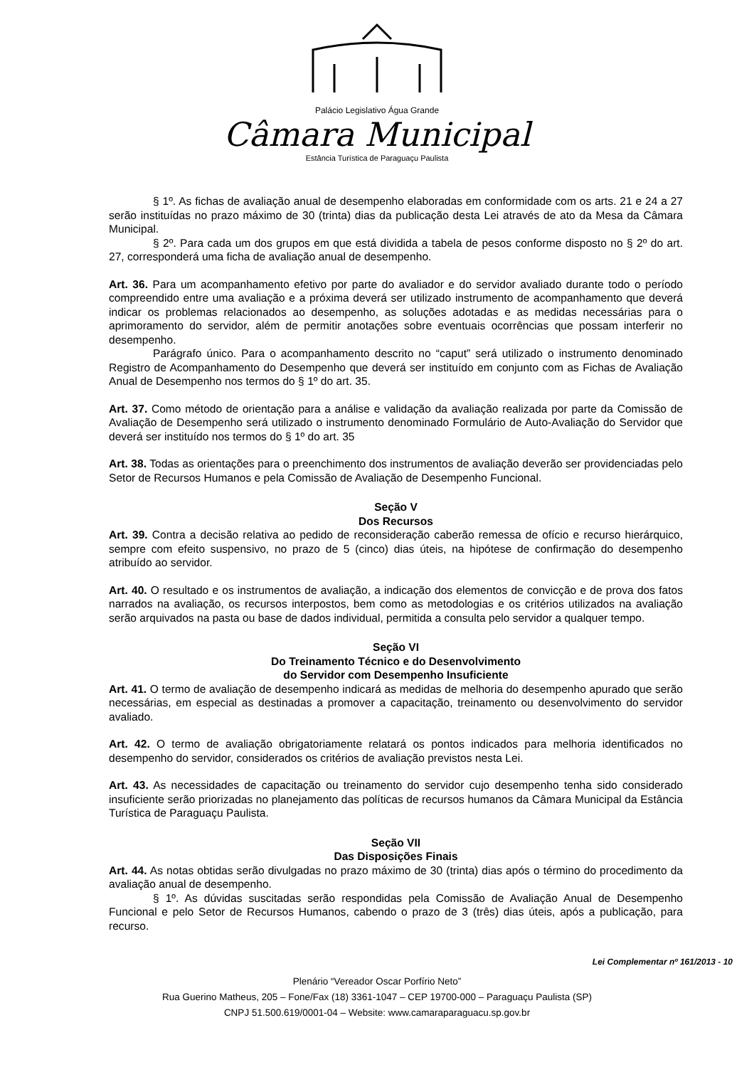Palácio Legislativo Água Grande
Câmara Municipal
Estância Turística de Paraguaçu Paulista
§ 1º. As fichas de avaliação anual de desempenho elaboradas em conformidade com os arts. 21 e 24 a 27 serão instituídas no prazo máximo de 30 (trinta) dias da publicação desta Lei através de ato da Mesa da Câmara Municipal.
§ 2º. Para cada um dos grupos em que está dividida a tabela de pesos conforme disposto no § 2º do art. 27, corresponderá uma ficha de avaliação anual de desempenho.
Art. 36. Para um acompanhamento efetivo por parte do avaliador e do servidor avaliado durante todo o período compreendido entre uma avaliação e a próxima deverá ser utilizado instrumento de acompanhamento que deverá indicar os problemas relacionados ao desempenho, as soluções adotadas e as medidas necessárias para o aprimoramento do servidor, além de permitir anotações sobre eventuais ocorrências que possam interferir no desempenho.
Parágrafo único. Para o acompanhamento descrito no “caput” será utilizado o instrumento denominado Registro de Acompanhamento do Desempenho que deverá ser instituído em conjunto com as Fichas de Avaliação Anual de Desempenho nos termos do § 1º do art. 35.
Art. 37. Como método de orientação para a análise e validação da avaliação realizada por parte da Comissão de Avaliação de Desempenho será utilizado o instrumento denominado Formulário de Auto-Avaliação do Servidor que deverá ser instituído nos termos do § 1º do art. 35
Art. 38. Todas as orientações para o preenchimento dos instrumentos de avaliação deverão ser providenciadas pelo Setor de Recursos Humanos e pela Comissão de Avaliação de Desempenho Funcional.
Seção V
Dos Recursos
Art. 39. Contra a decisão relativa ao pedido de reconsideração caberão remessa de ofício e recurso hierárquico, sempre com efeito suspensivo, no prazo de 5 (cinco) dias úteis, na hipótese de confirmação do desempenho atribuído ao servidor.
Art. 40. O resultado e os instrumentos de avaliação, a indicação dos elementos de convicção e de prova dos fatos narrados na avaliação, os recursos interpostos, bem como as metodologias e os critérios utilizados na avaliação serão arquivados na pasta ou base de dados individual, permitida a consulta pelo servidor a qualquer tempo.
Seção VI
Do Treinamento Técnico e do Desenvolvimento
do Servidor com Desempenho Insuficiente
Art. 41. O termo de avaliação de desempenho indicará as medidas de melhoria do desempenho apurado que serão necessárias, em especial as destinadas a promover a capacitação, treinamento ou desenvolvimento do servidor avaliado.
Art. 42. O termo de avaliação obrigatoriamente relatará os pontos indicados para melhoria identificados no desempenho do servidor, considerados os critérios de avaliação previstos nesta Lei.
Art. 43. As necessidades de capacitação ou treinamento do servidor cujo desempenho tenha sido considerado insuficiente serão priorizadas no planejamento das políticas de recursos humanos da Câmara Municipal da Estância Turística de Paraguaçu Paulista.
Seção VII
Das Disposições Finais
Art. 44. As notas obtidas serão divulgadas no prazo máximo de 30 (trinta) dias após o término do procedimento da avaliação anual de desempenho.
§ 1º. As dúvidas suscitadas serão respondidas pela Comissão de Avaliação Anual de Desempenho Funcional e pelo Setor de Recursos Humanos, cabendo o prazo de 3 (três) dias úteis, após a publicação, para recurso.
Lei Complementar nº 161/2013 - 10
Plenário “Vereador Oscar Porfírio Neto”
Rua Guerino Matheus, 205 – Fone/Fax (18) 3361-1047 – CEP 19700-000 – Paraguaçu Paulista (SP)
CNPJ 51.500.619/0001-04 – Website: www.camaraparaguacu.sp.gov.br